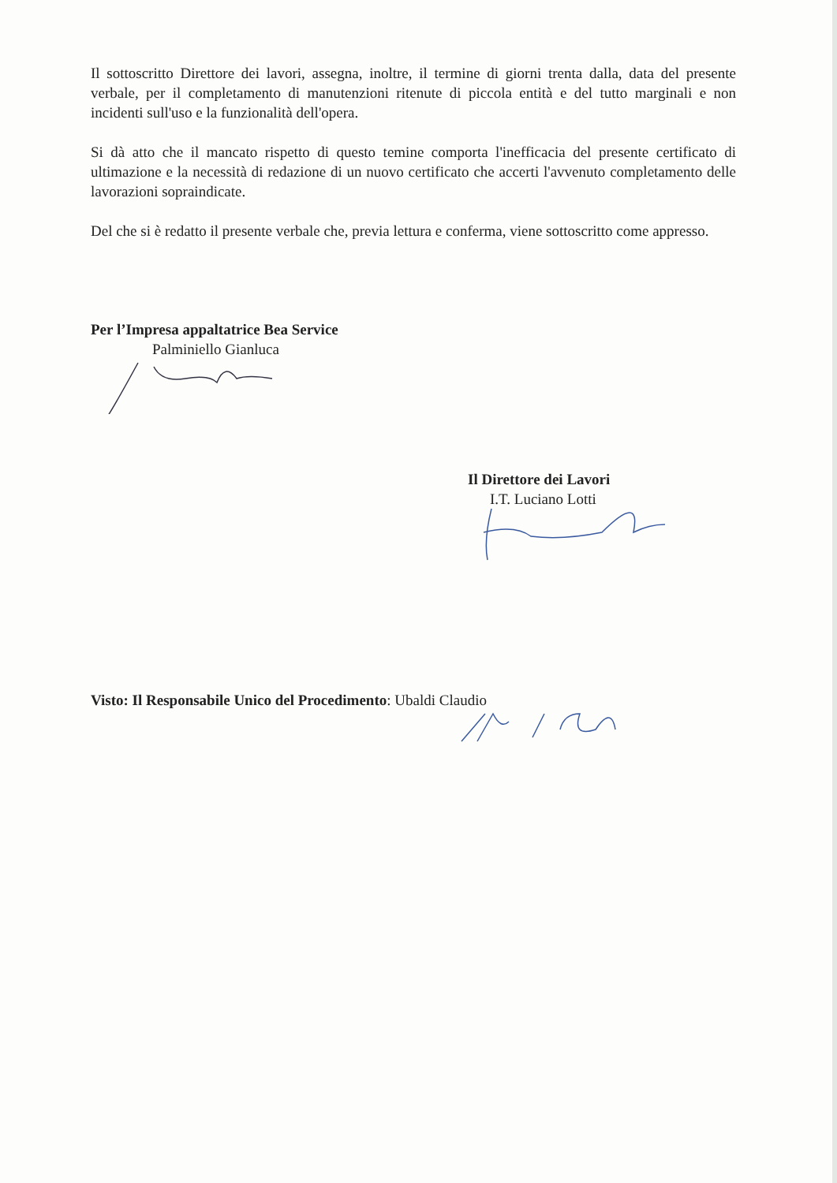Il sottoscritto Direttore dei lavori, assegna, inoltre, il termine di giorni trenta dalla, data del presente verbale, per il completamento di manutenzioni ritenute di piccola entità e del tutto marginali e non incidenti sull'uso e la funzionalità dell'opera.
Si dà atto che il mancato rispetto di questo temine comporta l'inefficacia del presente certificato di ultimazione e la necessità di redazione di un nuovo certificato che accerti l'avvenuto completamento delle lavorazioni sopraindicate.
Del che si è redatto il presente verbale che, previa lettura e conferma, viene sottoscritto come appresso.
Per l’Impresa appaltatrice Bea Service
Palminiello Gianluca
Il Direttore dei Lavori
I.T. Luciano Lotti
Visto: Il Responsabile Unico del Procedimento: Ubaldi Claudio